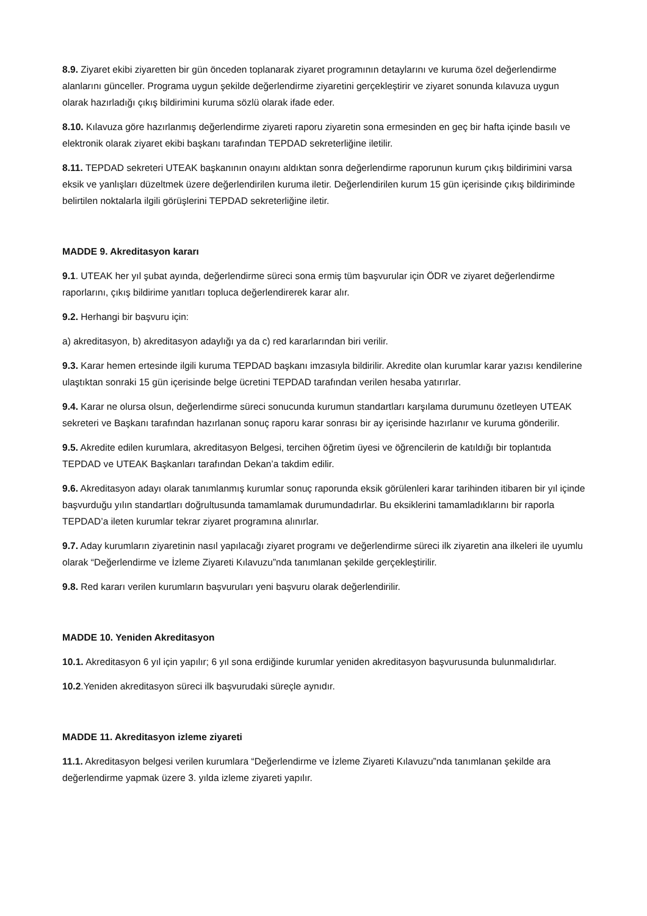8.9. Ziyaret ekibi ziyaretten bir gün önceden toplanarak ziyaret programının detaylarını ve kuruma özel değerlendirme alanlarını günceller. Programa uygun şekilde değerlendirme ziyaretini gerçekleştirir ve ziyaret sonunda kılavuza uygun olarak hazırladığı çıkış bildirimini kuruma sözlü olarak ifade eder.
8.10. Kılavuza göre hazırlanmış değerlendirme ziyareti raporu ziyaretin sona ermesinden en geç bir hafta içinde basılı ve elektronik olarak ziyaret ekibi başkanı tarafından TEPDAD sekreterliğine iletilir.
8.11. TEPDAD sekreteri UTEAK başkanının onayını aldıktan sonra değerlendirme raporunun kurum çıkış bildirimini varsa eksik ve yanlışları düzeltmek üzere değerlendirilen kuruma iletir. Değerlendirilen kurum 15 gün içerisinde çıkış bildiriminde belirtilen noktalarla ilgili görüşlerini TEPDAD sekreterliğine iletir.
MADDE 9. Akreditasyon kararı
9.1. UTEAK her yıl şubat ayında, değerlendirme süreci sona ermiş tüm başvurular için ÖDR ve ziyaret değerlendirme raporlarını, çıkış bildirime yanıtları topluca değerlendirerek karar alır.
9.2. Herhangi bir başvuru için:
a) akreditasyon, b) akreditasyon adaylığı ya da c) red kararlarından biri verilir.
9.3. Karar hemen ertesinde ilgili kuruma TEPDAD başkanı imzasıyla bildirilir. Akredite olan kurumlar karar yazısı kendilerine ulaştıktan sonraki 15 gün içerisinde belge ücretini TEPDAD tarafından verilen hesaba yatırırlar.
9.4. Karar ne olursa olsun, değerlendirme süreci sonucunda kurumun standartları karşılama durumunu özetleyen UTEAK sekreteri ve Başkanı tarafından hazırlanan sonuç raporu karar sonrası bir ay içerisinde hazırlanır ve kuruma gönderilir.
9.5. Akredite edilen kurumlara, akreditasyon Belgesi, tercihen öğretim üyesi ve öğrencilerin de katıldığı bir toplantıda TEPDAD ve UTEAK Başkanları tarafından Dekan’a takdim edilir.
9.6. Akreditasyon adayı olarak tanımlanmış kurumlar sonuç raporunda eksik görülenleri karar tarihinden itibaren bir yıl içinde başvurduğu yılın standartları doğrultusunda tamamlamak durumundadırlar. Bu eksiklerini tamamladıklarını bir raporla TEPDAD’a ileten kurumlar tekrar ziyaret programına alınırlar.
9.7. Aday kurumların ziyaretinin nasıl yapılacağı ziyaret programı ve değerlendirme süreci ilk ziyaretin ana ilkeleri ile uyumlu olarak “Değerlendirme ve İzleme Ziyareti Kılavuzu”nda tanımlanan şekilde gerçekleştirilir.
9.8. Red kararı verilen kurumların başvuruları yeni başvuru olarak değerlendirilir.
MADDE 10. Yeniden Akreditasyon
10.1. Akreditasyon 6 yıl için yapılır; 6 yıl sona erdiğinde kurumlar yeniden akreditasyon başvurusunda bulunmalıdırlar.
10.2.Yeniden akreditasyon süreci ilk başvurudaki süreçle aynıdır.
MADDE 11. Akreditasyon izleme ziyareti
11.1. Akreditasyon belgesi verilen kurumlara “Değerlendirme ve İzleme Ziyareti Kılavuzu”nda tanımlanan şekilde ara değerlendirme yapmak üzere 3. yılda izleme ziyareti yapılır.